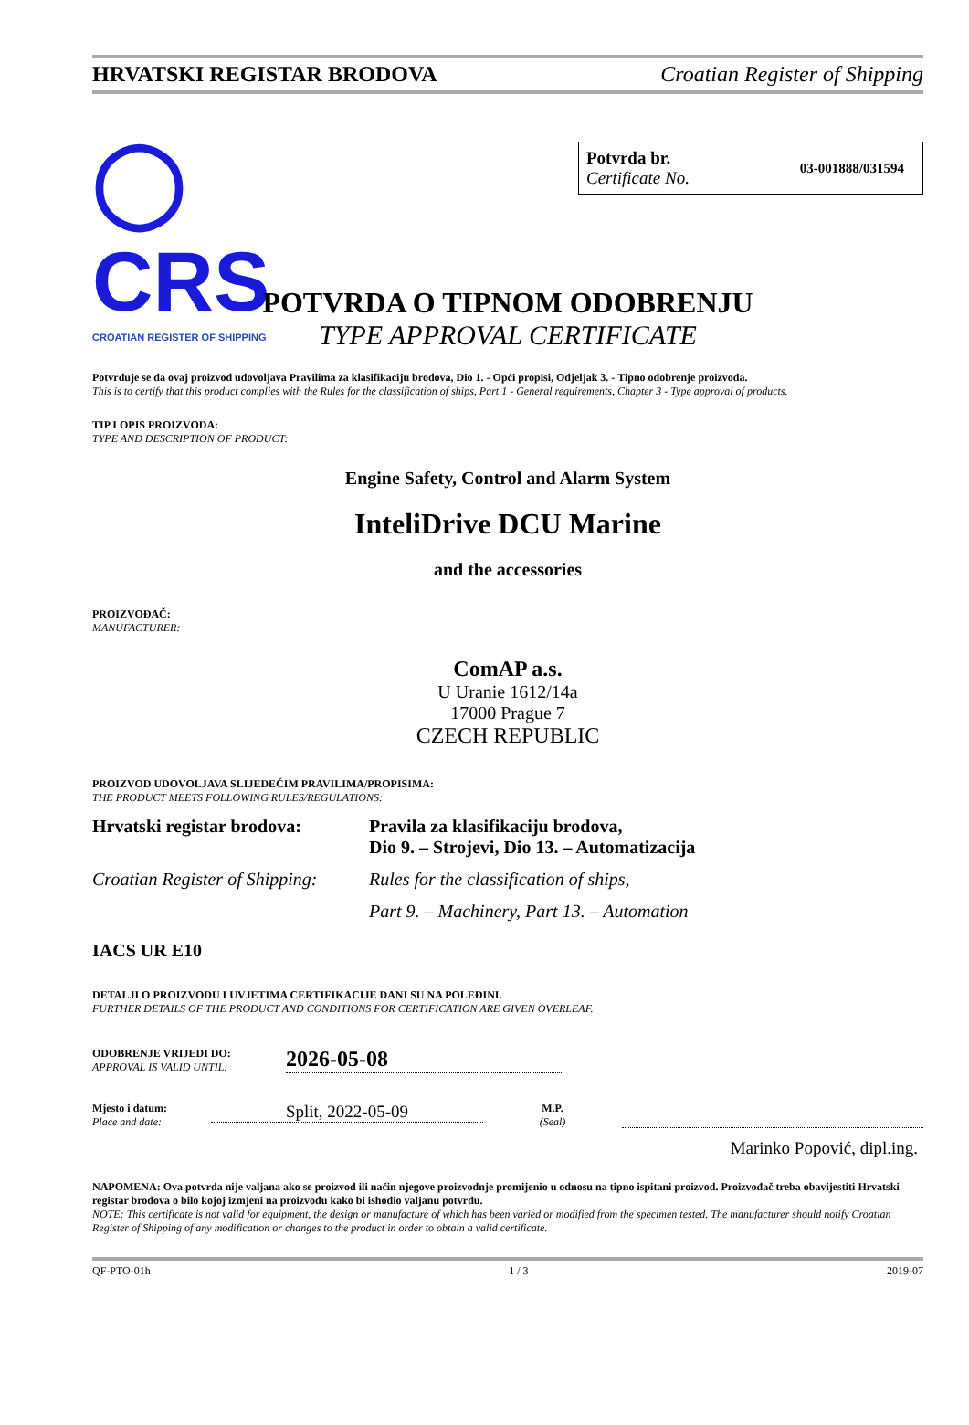HRVATSKI REGISTAR BRODOVA Croatian Register of Shipping
◯ CRS
CROATIAN REGISTER OF SHIPPING
Potvrda br.
Certificate No.
03-001888/031594
POTVRDA O TIPNOM ODOBRENJU
TYPE APPROVAL CERTIFICATE
Potvrđuje se da ovaj proizvod udovoljava Pravilima za klasifikaciju brodova, Dio 1. - Opći propisi, Odjeljak 3. - Tipno odobrenje proizvoda.
This is to certify that this product complies with the Rules for the classification of ships, Part 1 - General requirements, Chapter 3 - Type approval of products.
TIP I OPIS PROIZVODA:
TYPE AND DESCRIPTION OF PRODUCT:
Engine Safety, Control and Alarm System
InteliDrive DCU Marine
and the accessories
PROIZVOĐAČ:
MANUFACTURER:
ComAP a.s.
U Uranie 1612/14a
17000 Prague 7
CZECH REPUBLIC
PROIZVOD UDOVOLJAVA SLIJEDEĆIM PRAVILIMA/PROPISIMA:
THE PRODUCT MEETS FOLLOWING RULES/REGULATIONS:
| Hrvatski registar brodova: | Pravila za klasifikaciju brodova, Dio 9. – Strojevi, Dio 13. – Automatizacija |
| Croatian Register of Shipping: | Rules for the classification of ships, |
| | Part 9. – Machinery, Part 13. – Automation |
IACS UR E10
DETALJI O PROIZVODU I UVJETIMA CERTIFIKACIJE DANI SU NA POLEĐINI.
FURTHER DETAILS OF THE PRODUCT AND CONDITIONS FOR CERTIFICATION ARE GIVEN OVERLEAF.
ODOBRENJE VRIJEDI DO:
APPROVAL IS VALID UNTIL:
2026-05-08
Mjesto i datum:
Place and date:
Split, 2022-05-09
M.P.
(Seal)
Marinko Popović, dipl.ing.
NAPOMENA: Ova potvrda nije valjana ako se proizvod ili način njegove proizvodnje promijenio u odnosu na tipno ispitani proizvod. Proizvođač treba obavijestiti Hrvatski registar brodova o bilo kojoj izmjeni na proizvodu kako bi ishodio valjanu potvrdu.
NOTE: This certificate is not valid for equipment, the design or manufacture of which has been varied or modified from the specimen tested. The manufacturer should notify Croatian Register of Shipping of any modification or changes to the product in order to obtain a valid certificate.
QF-PTO-01h 1 / 3 2019-07